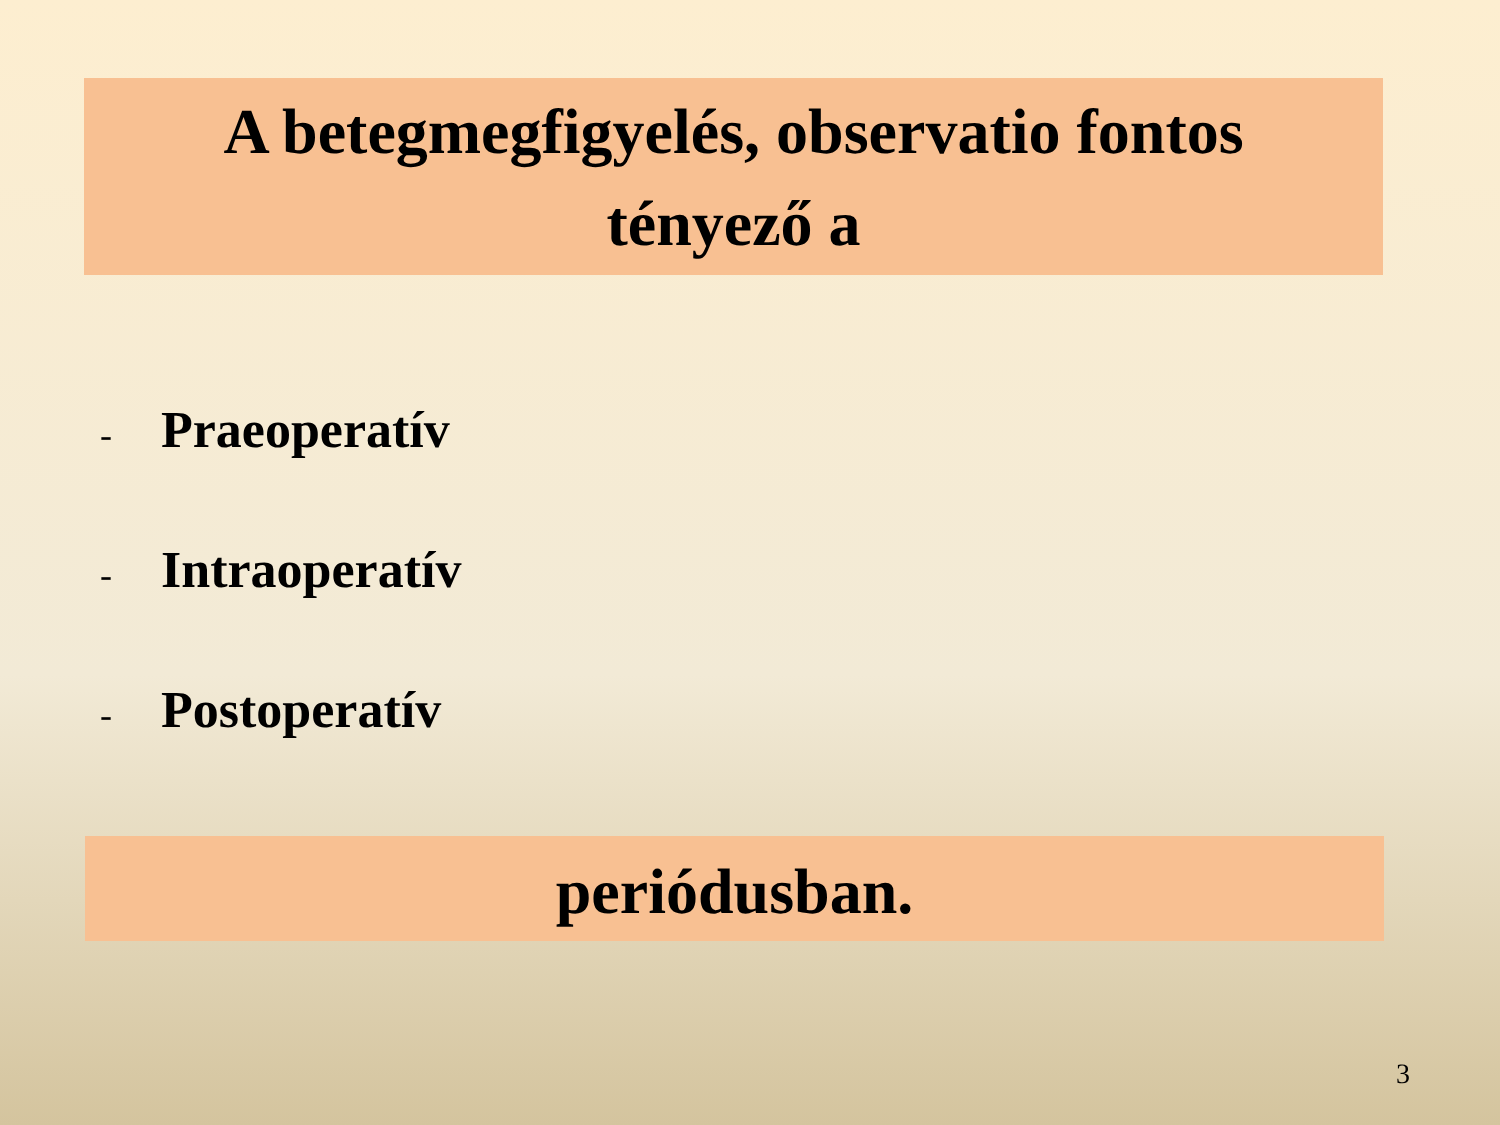A betegmegfigyelés, observatio fontos
tényező a
- Praeoperatív
- Intraoperatív
- Postoperatív
periódusban.
3